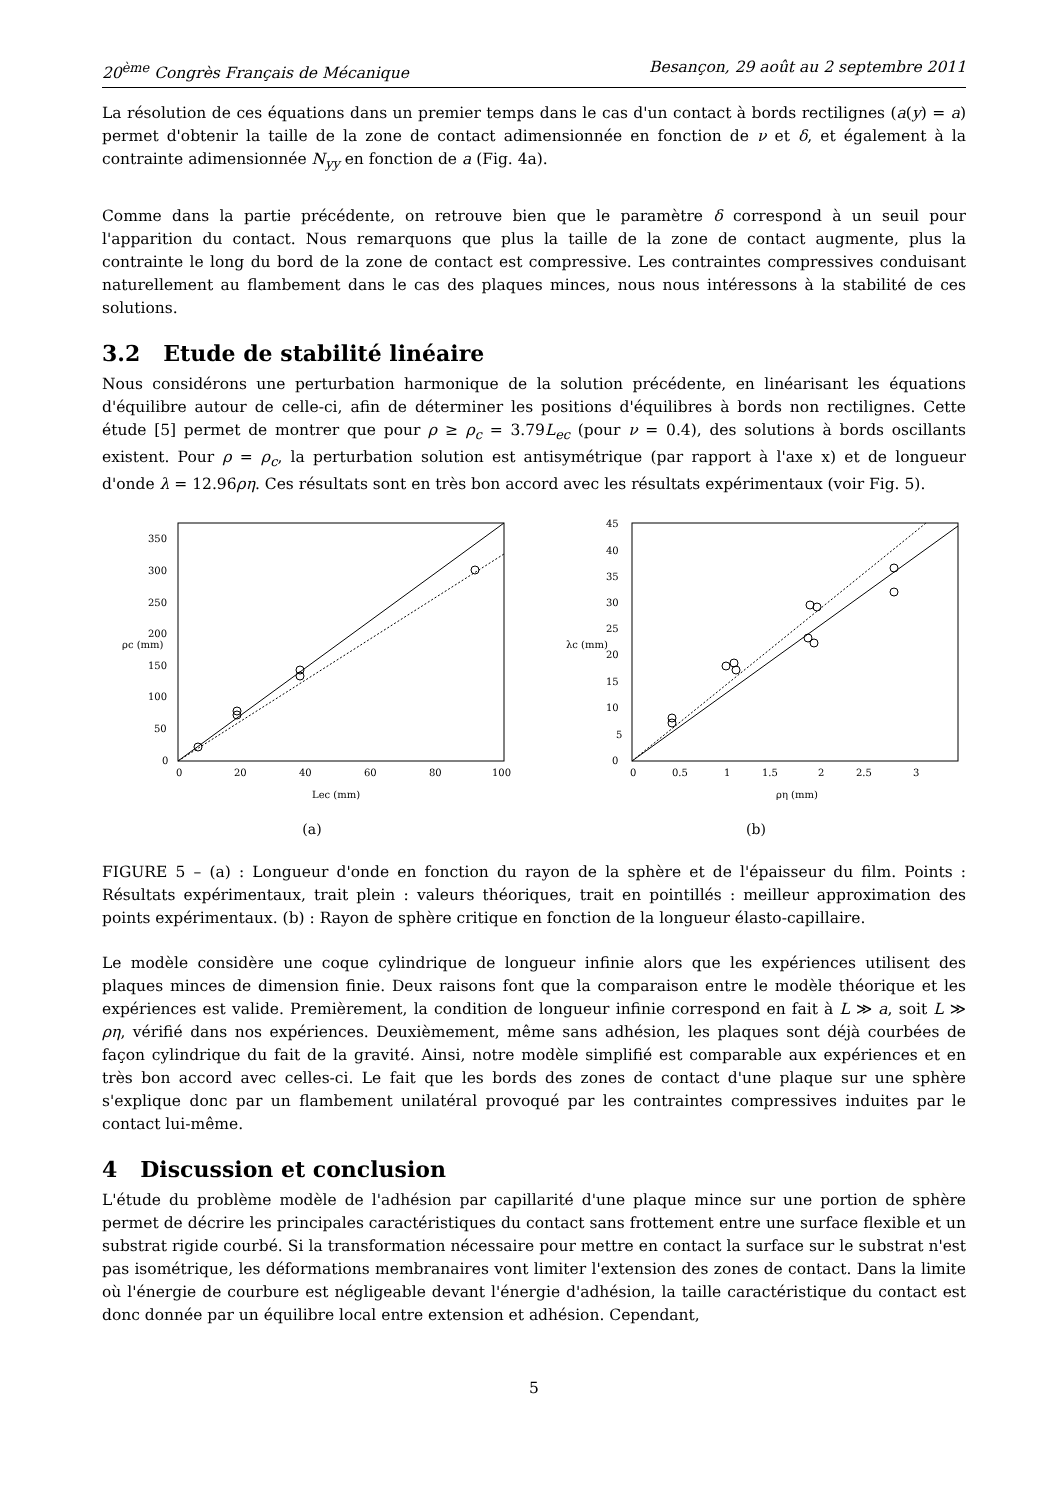20<sup>ème</sup> Congrès Français de Mécanique Besançon, 29 août au 2 septembre 2011
La résolution de ces équations dans un premier temps dans le cas d'un contact à bords rectilignes (a(y) = a) permet d'obtenir la taille de la zone de contact adimensionnée en fonction de ν et δ, et également à la contrainte adimensionnée N<sub>yy</sub> en fonction de a (Fig. 4a).
Comme dans la partie précédente, on retrouve bien que le paramètre δ correspond à un seuil pour l'apparition du contact. Nous remarquons que plus la taille de la zone de contact augmente, plus la contrainte le long du bord de la zone de contact est compressive. Les contraintes compressives conduisant naturellement au flambement dans le cas des plaques minces, nous nous intéressons à la stabilité de ces solutions.
3.2 Etude de stabilité linéaire
Nous considérons une perturbation harmonique de la solution précédente, en linéarisant les équations d'équilibre autour de celle-ci, afin de déterminer les positions d'équilibres à bords non rectilignes. Cette étude [5] permet de montrer que pour ρ ≥ ρ<sub>c</sub> = 3.79L<sub>ec</sub> (pour ν = 0.4), des solutions à bords oscillants existent. Pour ρ = ρ<sub>c</sub>, la perturbation solution est antisymétrique (par rapport à l'axe x) et de longueur d'onde λ = 12.96ρη. Ces résultats sont en très bon accord avec les résultats expérimentaux (voir Fig. 5).
0
50
100
150
200
250
300
350
0
20
40
60
80
100
Lec (mm)
ρc (mm)
(a)
0
5
10
15
20
25
30
35
40
45
0
0.5
1
1.5
2
2.5
3
ρη (mm)
λc (mm)
(b)
FIGURE 5 – (a) : Longueur d'onde en fonction du rayon de la sphère et de l'épaisseur du film. Points : Résultats expérimentaux, trait plein : valeurs théoriques, trait en pointillés : meilleur approximation des points expérimentaux. (b) : Rayon de sphère critique en fonction de la longueur élasto-capillaire.
Le modèle considère une coque cylindrique de longueur infinie alors que les expériences utilisent des plaques minces de dimension finie. Deux raisons font que la comparaison entre le modèle théorique et les expériences est valide. Premièrement, la condition de longueur infinie correspond en fait à L ≫ a, soit L ≫ ρη, vérifié dans nos expériences. Deuxièmement, même sans adhésion, les plaques sont déjà courbées de façon cylindrique du fait de la gravité. Ainsi, notre modèle simplifié est comparable aux expériences et en très bon accord avec celles-ci. Le fait que les bords des zones de contact d'une plaque sur une sphère s'explique donc par un flambement unilatéral provoqué par les contraintes compressives induites par le contact lui-même.
4 Discussion et conclusion
L'étude du problème modèle de l'adhésion par capillarité d'une plaque mince sur une portion de sphère permet de décrire les principales caractéristiques du contact sans frottement entre une surface flexible et un substrat rigide courbé. Si la transformation nécessaire pour mettre en contact la surface sur le substrat n'est pas isométrique, les déformations membranaires vont limiter l'extension des zones de contact. Dans la limite où l'énergie de courbure est négligeable devant l'énergie d'adhésion, la taille caractéristique du contact est donc donnée par un équilibre local entre extension et adhésion. Cependant,
5